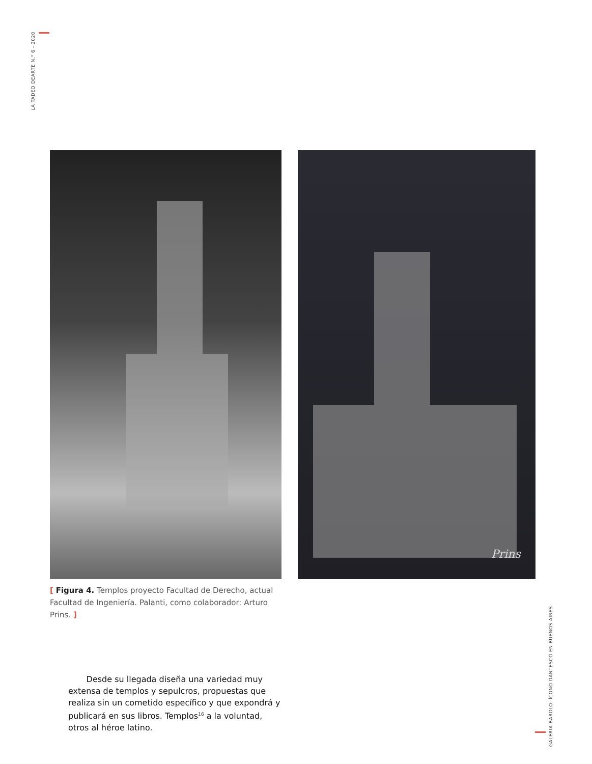LA TADEO DEARTE N.° 6 - 2020
Prins
[ Figura 4. Templos proyecto Facultad de Derecho, actual Facultad de Ingeniería. Palanti, como colaborador: Arturo Prins. ]
Desde su llegada diseña una variedad muy extensa de templos y sepulcros, propuestas que realiza sin un cometido específico y que expondrá y publicará en sus libros. Templos<sup>16</sup> a la voluntad, otros al héroe latino.
GALERIA BAROLO: ÍCONO DANTESCO EN BUENOS AIRES